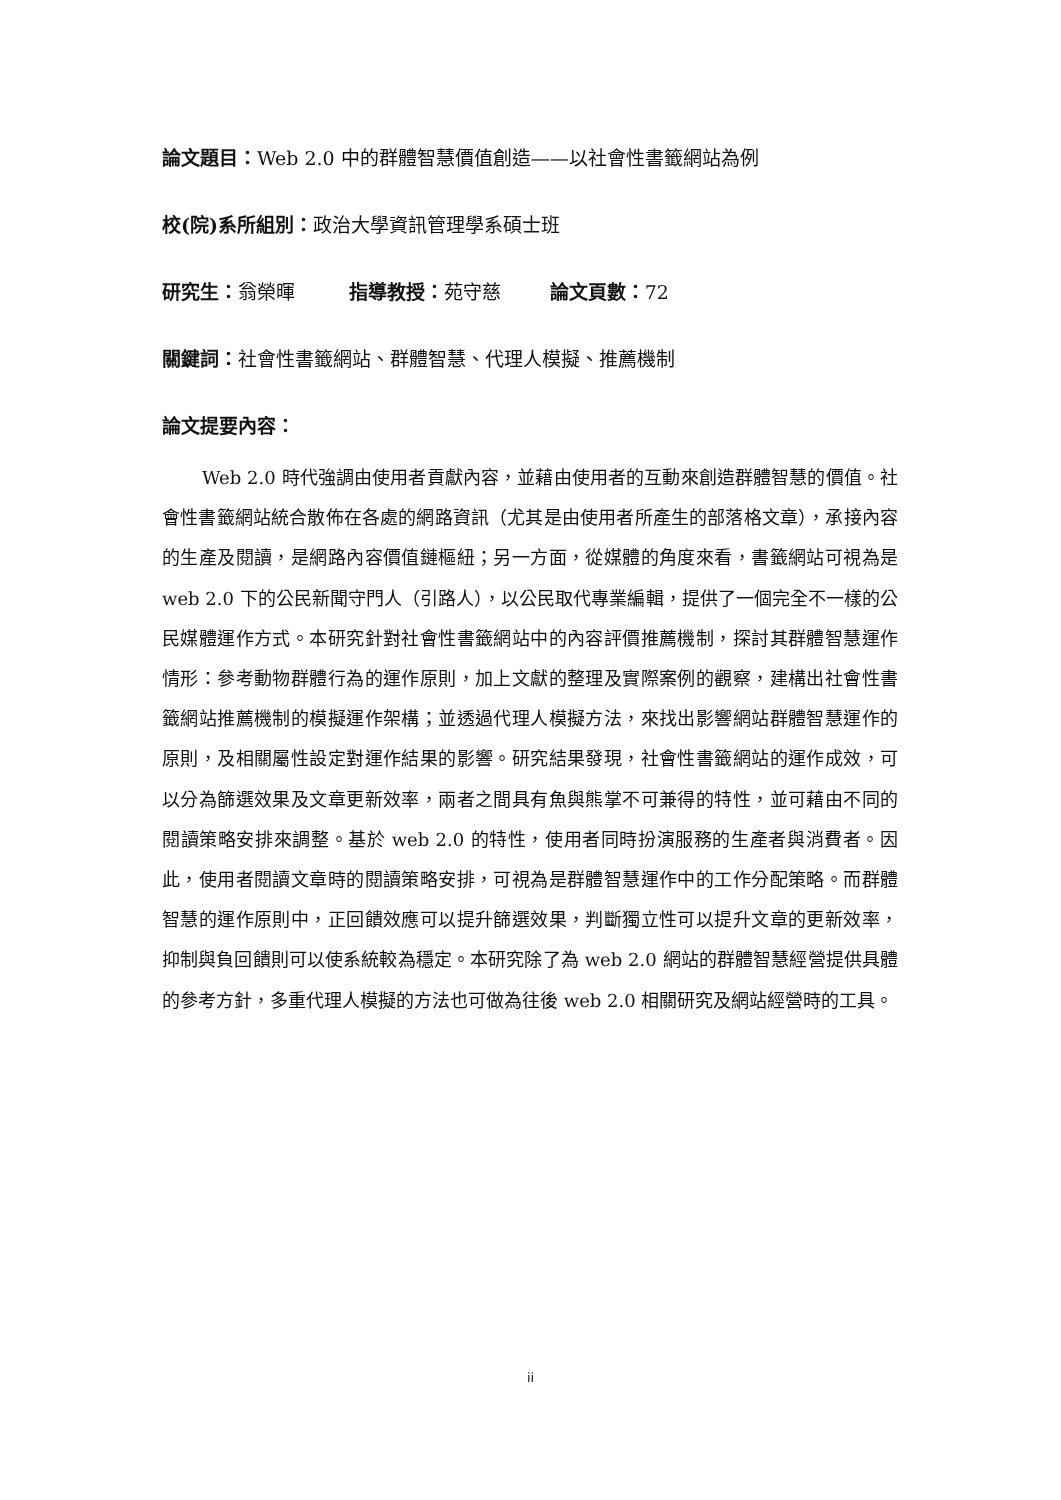論文題目：Web 2.0 中的群體智慧價值創造——以社會性書籤網站為例
校(院)系所組別：政治大學資訊管理學系碩士班
研究生：翁榮暉 指導教授：苑守慈 論文頁數：72
關鍵詞：社會性書籤網站、群體智慧、代理人模擬、推薦機制
論文提要內容：
Web 2.0 時代強調由使用者貢獻內容，並藉由使用者的互動來創造群體智慧的價值。社會性書籤網站統合散佈在各處的網路資訊（尤其是由使用者所產生的部落格文章），承接內容的生產及閱讀，是網路內容價值鏈樞紐；另一方面，從媒體的角度來看，書籤網站可視為是 web 2.0 下的公民新聞守門人（引路人），以公民取代專業編輯，提供了一個完全不一樣的公民媒體運作方式。本研究針對社會性書籤網站中的內容評價推薦機制，探討其群體智慧運作情形：參考動物群體行為的運作原則，加上文獻的整理及實際案例的觀察，建構出社會性書籤網站推薦機制的模擬運作架構；並透過代理人模擬方法，來找出影響網站群體智慧運作的原則，及相關屬性設定對運作結果的影響。研究結果發現，社會性書籤網站的運作成效，可以分為篩選效果及文章更新效率，兩者之間具有魚與熊掌不可兼得的特性，並可藉由不同的閱讀策略安排來調整。基於 web 2.0 的特性，使用者同時扮演服務的生產者與消費者。因此，使用者閱讀文章時的閱讀策略安排，可視為是群體智慧運作中的工作分配策略。而群體智慧的運作原則中，正回饋效應可以提升篩選效果，判斷獨立性可以提升文章的更新效率，抑制與負回饋則可以使系統較為穩定。本研究除了為 web 2.0 網站的群體智慧經營提供具體的參考方針，多重代理人模擬的方法也可做為往後 web 2.0 相關研究及網站經營時的工具。
ii